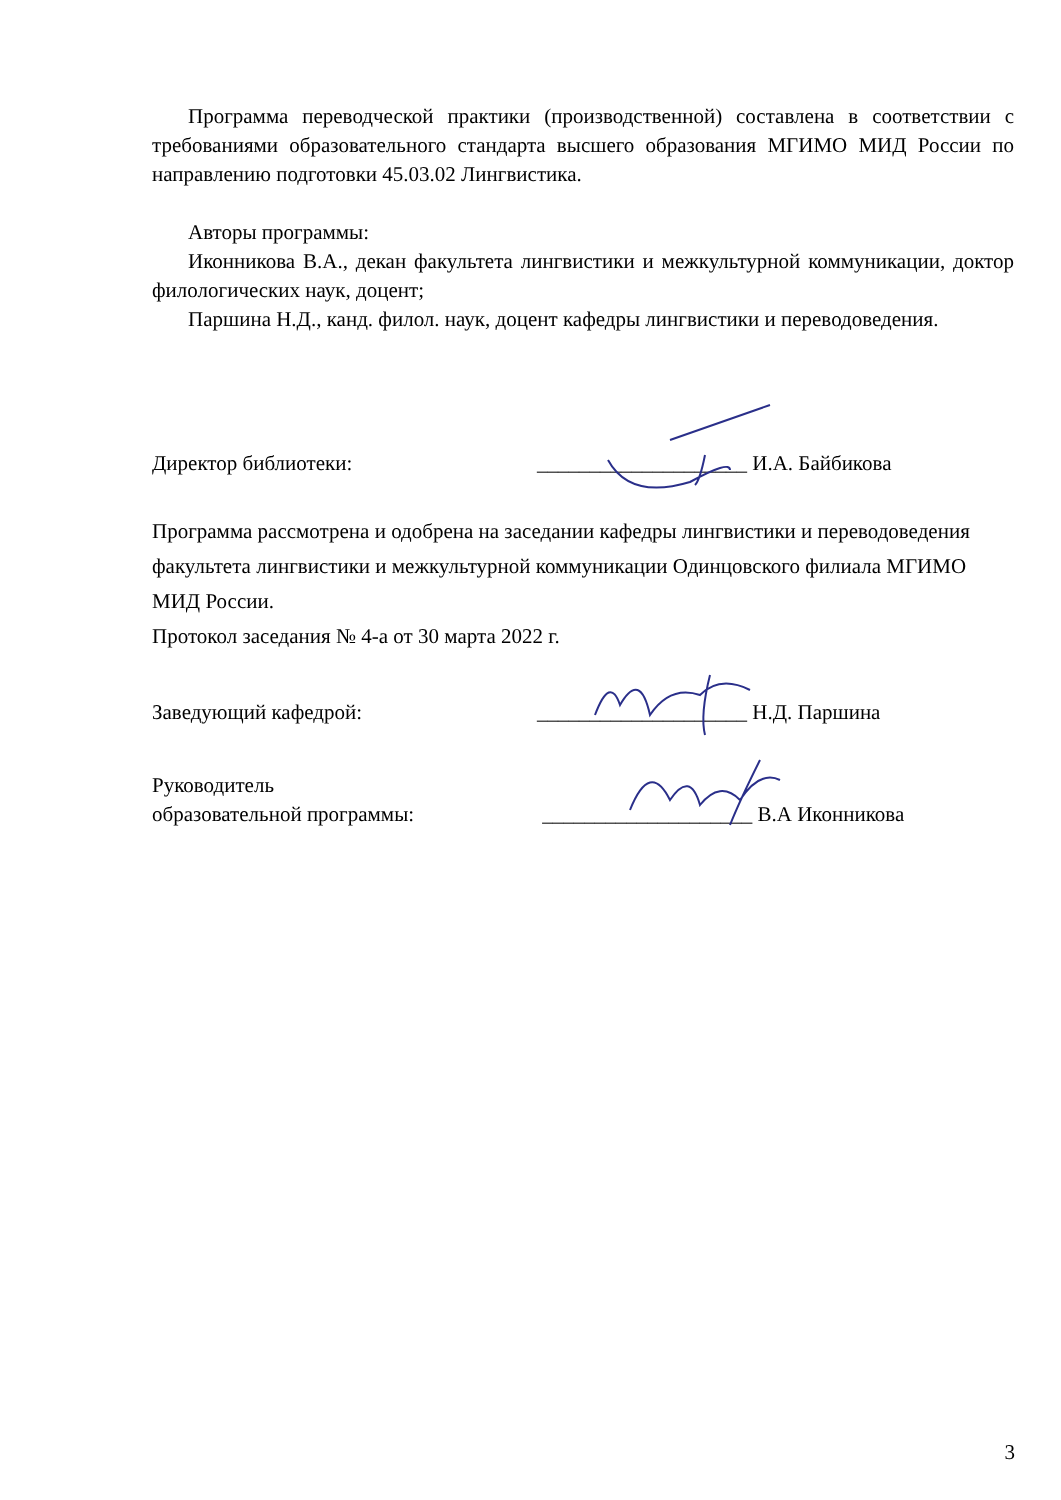Программа переводческой практики (производственной) составлена в соответствии с требованиями образовательного стандарта высшего образования МГИМО МИД России по направлению подготовки 45.03.02 Лингвистика.
Авторы программы:
Иконникова В.А., декан факультета лингвистики и межкультурной коммуникации, доктор филологических наук, доцент;
Паршина Н.Д., канд. филол. наук, доцент кафедры лингвистики и переводоведения.
Директор библиотеки: ____________________ И.А. Байбикова
Программа рассмотрена и одобрена на заседании кафедры лингвистики и переводоведения факультета лингвистики и межкультурной коммуникации Одинцовского филиала МГИМО МИД России.
Протокол заседания № 4-а от 30 марта 2022 г.
Заведующий кафедрой: ____________________ Н.Д. Паршина
Руководитель
образовательной программы: ____________________ В.А Иконникова
3